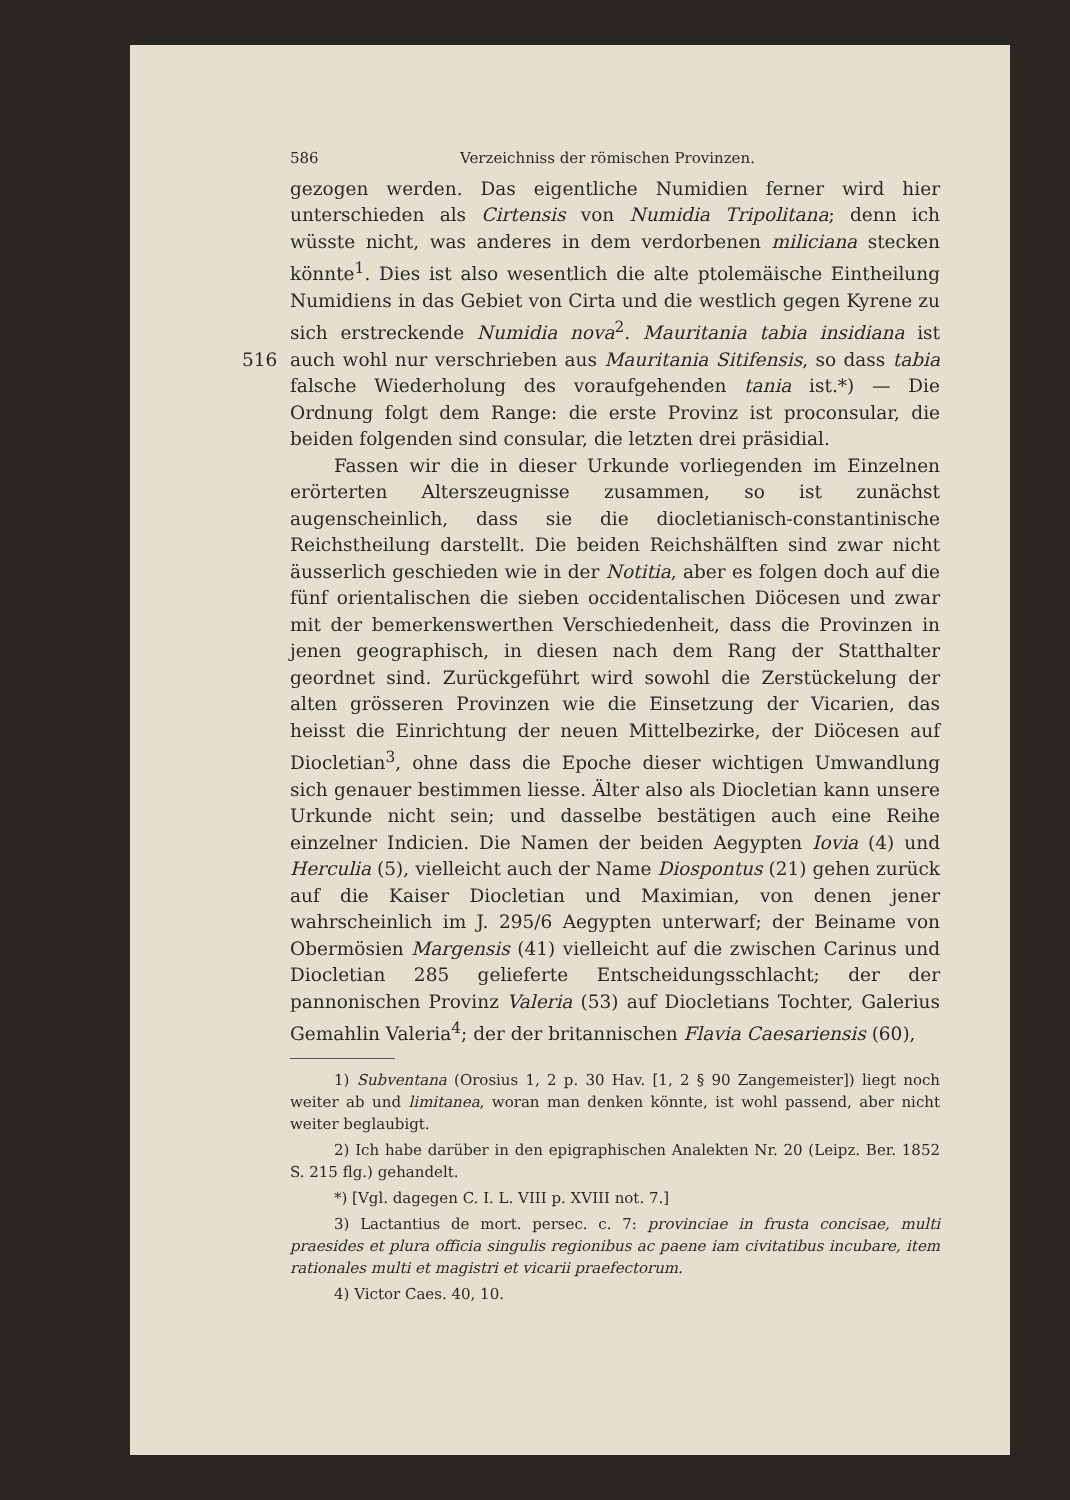586 Verzeichniss der römischen Provinzen.
gezogen werden. Das eigentliche Numidien ferner wird hier unterschieden als Cirtensis von Numidia Tripolitana; denn ich wüsste nicht, was anderes in dem verdorbenen miliciana stecken könnte<sup>1</sup>. Dies ist also wesentlich die alte ptolemäische Eintheilung Numidiens in das Gebiet von Cirta und die westlich gegen Kyrene zu sich erstreckende Numidia nova<sup>2</sup>. Mauritania tabia insidiana ist auch wohl nur verschrieben aus Mauritania Sitifensis, so dass tabia 516 falsche Wiederholung des voraufgehenden tania ist.*) — Die Ordnung folgt dem Range: die erste Provinz ist proconsular, die beiden folgenden sind consular, die letzten drei präsidial.
Fassen wir die in dieser Urkunde vorliegenden im Einzelnen erörterten Alterszeugnisse zusammen, so ist zunächst augenscheinlich, dass sie die diocletianisch-constantinische Reichstheilung darstellt. Die beiden Reichshälften sind zwar nicht äusserlich geschieden wie in der Notitia, aber es folgen doch auf die fünf orientalischen die sieben occidentalischen Diöcesen und zwar mit der bemerkenswerthen Verschiedenheit, dass die Provinzen in jenen geographisch, in diesen nach dem Rang der Statthalter geordnet sind. Zurückgeführt wird sowohl die Zerstückelung der alten grösseren Provinzen wie die Einsetzung der Vicarien, das heisst die Einrichtung der neuen Mittelbezirke, der Diöcesen auf Diocletian<sup>3</sup>, ohne dass die Epoche dieser wichtigen Umwandlung sich genauer bestimmen liesse. Älter also als Diocletian kann unsere Urkunde nicht sein; und dasselbe bestätigen auch eine Reihe einzelner Indicien. Die Namen der beiden Aegypten Iovia (4) und Herculia (5), vielleicht auch der Name Diospontus (21) gehen zurück auf die Kaiser Diocletian und Maximian, von denen jener wahrscheinlich im J. 295/6 Aegypten unterwarf; der Beiname von Obermösien Margensis (41) vielleicht auf die zwischen Carinus und Diocletian 285 gelieferte Entscheidungsschlacht; der der pannonischen Provinz Valeria (53) auf Diocletians Tochter, Galerius Gemahlin Valeria<sup>4</sup>; der der britannischen Flavia Caesariensis (60),
1) Subventana (Orosius 1, 2 p. 30 Hav. [1, 2 § 90 Zangemeister]) liegt noch weiter ab und limitanea, woran man denken könnte, ist wohl passend, aber nicht weiter beglaubigt.
2) Ich habe darüber in den epigraphischen Analekten Nr. 20 (Leipz. Ber. 1852 S. 215 flg.) gehandelt.
*) [Vgl. dagegen C. I. L. VIII p. XVIII not. 7.]
3) Lactantius de mort. persec. c. 7: provinciae in frusta concisae, multi praesides et plura officia singulis regionibus ac paene iam civitatibus incubare, item rationales multi et magistri et vicarii praefectorum.
4) Victor Caes. 40, 10.